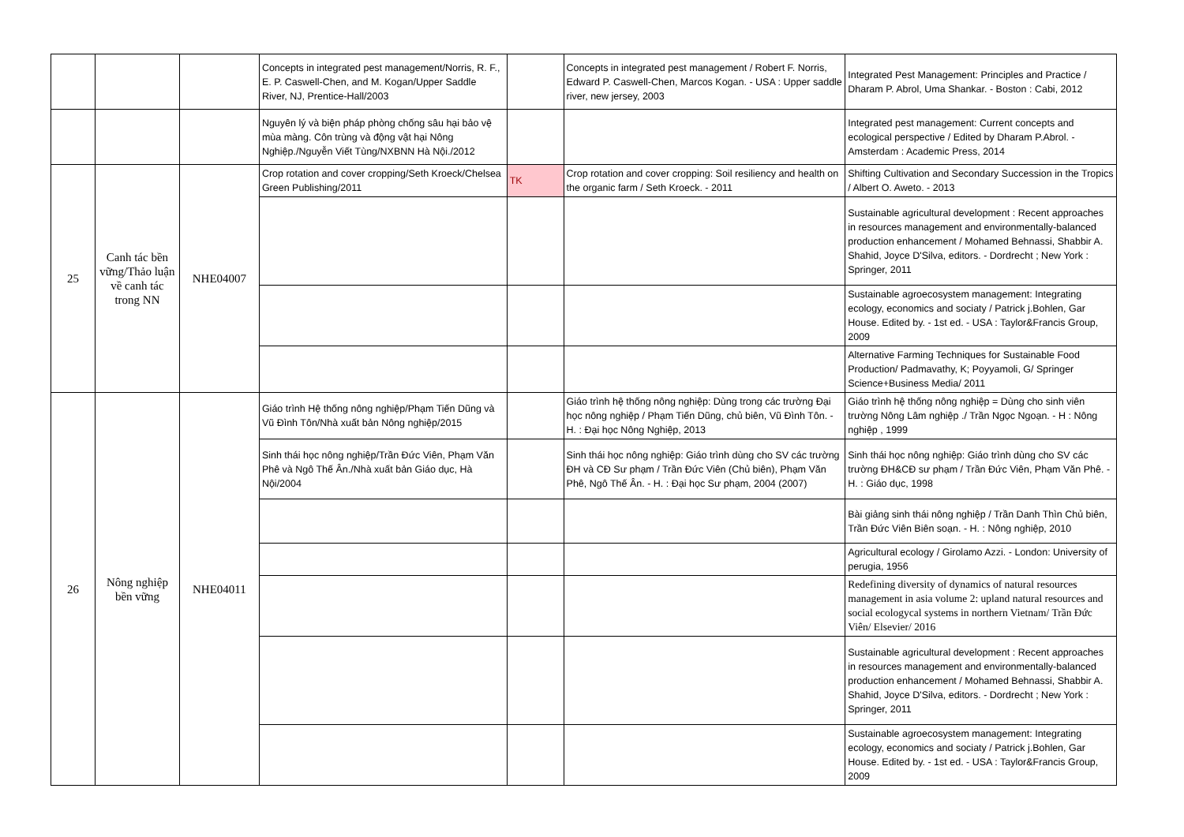| | | | Concepts in integrated pest management/Norris, R. F., E. P. Caswell-Chen, and M. Kogan/Upper Saddle River, NJ, Prentice-Hall/2003 | | Concepts in integrated pest management / Robert F. Norris, Edward P. Caswell-Chen, Marcos Kogan. - USA : Upper saddle river, new jersey, 2003 | Integrated Pest Management: Principles and Practice / Dharam P. Abrol, Uma Shankar. - Boston : Cabi, 2012 |
| | | | Nguyên lý và biện pháp phòng chống sâu hại bảo vệ mùa màng. Côn trùng và động vật hại Nông Nghiệp./Nguyễn Viết Tùng/NXBNN Hà Nội./2012 | | | Integrated pest management: Current concepts and ecological perspective / Edited by Dharam P.Abrol. - Amsterdam : Academic Press, 2014 |
| 25 | Canh tác bền vững/Thảo luận về canh tác trong NN | NHE04007 | Crop rotation and cover cropping/Seth Kroeck/Chelsea Green Publishing/2011 | TK | Crop rotation and cover cropping: Soil resiliency and health on the organic farm / Seth Kroeck. - 2011 | Shifting Cultivation and Secondary Succession in the Tropics / Albert O. Aweto. - 2013 |
| | | | | | | Sustainable agricultural development : Recent approaches in resources management and environmentally-balanced production enhancement / Mohamed Behnassi, Shabbir A. Shahid, Joyce D'Silva, editors. - Dordrecht ; New York : Springer, 2011 |
| | | | | | | Sustainable agroecosystem management: Integrating ecology, economics and sociaty / Patrick j.Bohlen, Gar House. Edited by. - 1st ed. - USA : Taylor&Francis Group, 2009 |
| | | | | | | Alternative Farming Techniques for Sustainable Food Production/ Padmavathy, K; Poyyamoli, G/ Springer Science+Business Media/ 2011 |
| 26 | Nông nghiệp bền vững | NHE04011 | Giáo trình Hệ thống nông nghiệp/Phạm Tiến Dũng và Vũ Đình Tôn/Nhà xuất bản Nông nghiệp/2015 | | Giáo trình hệ thống nông nghiệp: Dùng trong các trường Đại học nông nghiệp / Phạm Tiến Dũng, chủ biên, Vũ Đình Tôn. - H. : Đại học Nông Nghiệp, 2013 | Giáo trình hệ thống nông nghiệp = Dùng cho sinh viên trường Nông Lâm nghiệp ./ Trần Ngọc Ngoạn. - H : Nông nghiệp , 1999 |
| | | | Sinh thái học nông nghiệp/Trần Đức Viên, Phạm Văn Phê và Ngô Thế Ân./Nhà xuất bản Giáo dục, Hà Nội/2004 | | Sinh thái học nông nghiệp: Giáo trình dùng cho SV các trường ĐH và CĐ Sư phạm / Trần Đức Viên (Chủ biên), Phạm Văn Phê, Ngô Thế Ân. - H. : Đại học Sư phạm, 2004 (2007) | Sinh thái học nông nghiệp: Giáo trình dùng cho SV các trường ĐH&CĐ sư phạm / Trần Đức Viên, Phạm Văn Phê. - H. : Giáo dục, 1998 |
| | | | | | | Bài giảng sinh thái nông nghiệp / Trần Danh Thìn Chủ biên, Trần Đức Viên Biên soạn. - H. : Nông nghiệp, 2010 |
| | | | | | | Agricultural ecology / Girolamo Azzi. - London: University of perugia, 1956 |
| | | | | | | Redefining diversity of dynamics of natural resources management in asia volume 2: upland natural resources and social ecologycal systems in northern Vietnam/ Trần Đức Viên/ Elsevier/ 2016 |
| | | | | | | Sustainable agricultural development : Recent approaches in resources management and environmentally-balanced production enhancement / Mohamed Behnassi, Shabbir A. Shahid, Joyce D'Silva, editors. - Dordrecht ; New York : Springer, 2011 |
| | | | | | | Sustainable agroecosystem management: Integrating ecology, economics and sociaty / Patrick j.Bohlen, Gar House. Edited by. - 1st ed. - USA : Taylor&Francis Group, 2009 |